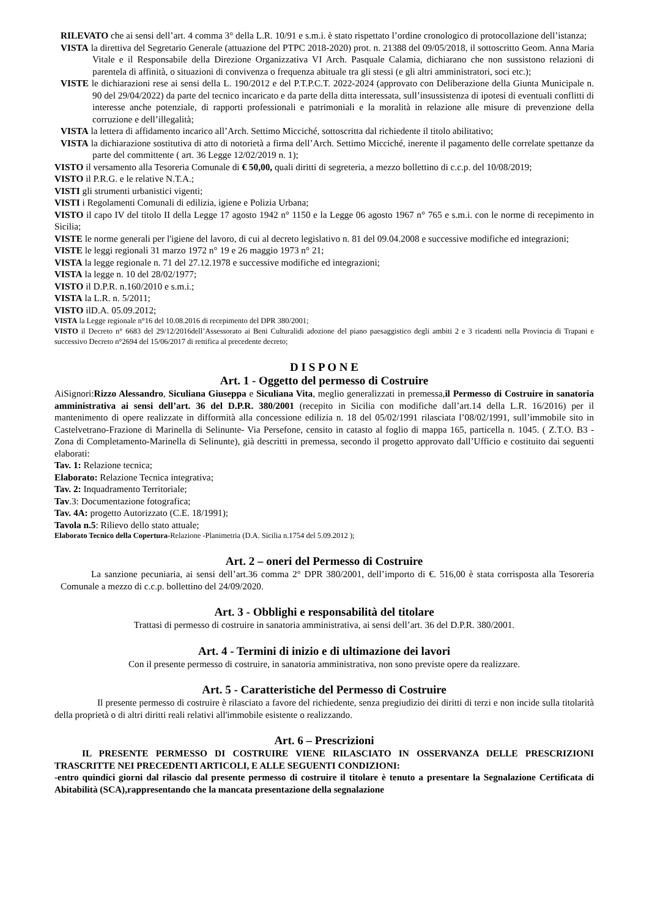RILEVATO che ai sensi dell’art. 4 comma 3° della L.R. 10/91 e s.m.i. è stato rispettato l’ordine cronologico di protocollazione dell’istanza;
VISTA la direttiva del Segretario Generale (attuazione del PTPC 2018-2020) prot. n. 21388 del 09/05/2018, il sottoscritto Geom. Anna Maria Vitale e il Responsabile della Direzione Organizzativa VI Arch. Pasquale Calamia, dichiarano che non sussistono relazioni di parentela di affinità, o situazioni di convivenza o frequenza abituale tra gli stessi (e gli altri amministratori, soci etc.);
VISTE le dichiarazioni rese ai sensi della L. 190/2012 e del P.T.P.C.T. 2022-2024 (approvato con Deliberazione della Giunta Municipale n. 90 del 29/04/2022) da parte del tecnico incaricato e da parte della ditta interessata, sull’insussistenza di ipotesi di eventuali conflitti di interesse anche potenziale, di rapporti professionali e patrimoniali e la moralità in relazione alle misure di prevenzione della corruzione e dell’illegalità;
VISTA la lettera di affidamento incarico all’Arch. Settimo Micciché, sottoscritta dal richiedente il titolo abilitativo;
VISTA la dichiarazione sostitutiva di atto di notorietà a firma dell’Arch. Settimo Micciché, inerente il pagamento delle correlate spettanze da parte del committente ( art. 36 Legge 12/02/2019 n. 1);
VISTO il versamento alla Tesoreria Comunale di € 50,00, quali diritti di segreteria, a mezzo bollettino di c.c.p. del 10/08/2019;
VISTO il P.R.G. e le relative N.T.A.;
VISTI gli strumenti urbanistici vigenti;
VISTI i Regolamenti Comunali di edilizia, igiene e Polizia Urbana;
VISTO il capo IV del titolo II della Legge 17 agosto 1942 n° 1150 e la Legge 06 agosto 1967 n° 765 e s.m.i. con le norme di recepimento in Sicilia;
VISTE le norme generali per l'igiene del lavoro, di cui al decreto legislativo n. 81 del 09.04.2008 e successive modifiche ed integrazioni;
VISTE le leggi regionali 31 marzo 1972 n° 19 e 26 maggio 1973 n° 21;
VISTA la legge regionale n. 71 del 27.12.1978 e successive modifiche ed integrazioni;
VISTA la legge n. 10 del 28/02/1977;
VISTO il D.P.R. n.160/2010 e s.m.i.;
VISTA la L.R. n. 5/2011;
VISTO ilD.A. 05.09.2012;
VISTA la Legge regionale n°16 del 10.08.2016 di recepimento del DPR 380/2001;
VISTO il Decreto n° 6683 del 29/12/2016dell’Assessorato ai Beni Culturalidi adozione del piano paesaggistico degli ambiti 2 e 3 ricadenti nella Provincia di Trapani e successivo Decreto n°2694 del 15/06/2017 di rettifica al precedente decreto;
D I S P O N E
Art. 1 - Oggetto del permesso di Costruire
AiSignori:Rizzo Alessandro, Siculiana Giuseppa e Siculiana Vita, meglio generalizzati in premessa,il Permesso di Costruire in sanatoria amministrativa ai sensi dell’art. 36 del D.P.R. 380/2001 (recepito in Sicilia con modifiche dall’art.14 della L.R. 16/2016) per il mantenimento di opere realizzate in difformità alla concessione edilizia n. 18 del 05/02/1991 rilasciata l’08/02/1991, sull’immobile sito in Castelvetrano-Frazione di Marinella di Selinunte- Via Persefone, censito in catasto al foglio di mappa 165, particella n. 1045. ( Z.T.O. B3 - Zona di Completamento-Marinella di Selinunte), già descritti in premessa, secondo il progetto approvato dall’Ufficio e costituito dai seguenti elaborati:
Tav. 1: Relazione tecnica;
Elaborato: Relazione Tecnica integrativa;
Tav. 2: Inquadramento Territoriale;
Tav.3: Documentazione fotografica;
Tav. 4A: progetto Autorizzato (C.E. 18/1991);
Tavola n.5: Rilievo dello stato attuale;
Elaborato Tecnico della Copertura-Relazione -Planimetria (D.A. Sicilia n.1754 del 5.09.2012 );
Art. 2 – oneri del Permesso di Costruire
La sanzione pecuniaria, ai sensi dell’art.36 comma 2° DPR 380/2001, dell’importo di €. 516,00 è stata corrisposta alla Tesoreria Comunale a mezzo di c.c.p. bollettino del 24/09/2020.
Art. 3 - Obblighi e responsabilità del titolare
Trattasi di permesso di costruire in sanatoria amministrativa, ai sensi dell’art. 36 del D.P.R. 380/2001.
Art. 4 - Termini di inizio e di ultimazione dei lavori
Con il presente permesso di costruire, in sanatoria amministrativa, non sono previste opere da realizzare.
Art. 5 - Caratteristiche del Permesso di Costruire
Il presente permesso di costruire è rilasciato a favore del richiedente, senza pregiudizio dei diritti di terzi e non incide sulla titolarità della proprietà o di altri diritti reali relativi all'immobile esistente o realizzando.
Art. 6 – Prescrizioni
IL PRESENTE PERMESSO DI COSTRUIRE VIENE RILASCIATO IN OSSERVANZA DELLE PRESCRIZIONI TRASCRITTE NEI PRECEDENTI ARTICOLI, E ALLE SEGUENTI CONDIZIONI:
-entro quindici giorni dal rilascio dal presente permesso di costruire il titolare è tenuto a presentare la Segnalazione Certificata di Abitabilità (SCA),rappresentando che la mancata presentazione della segnalazione